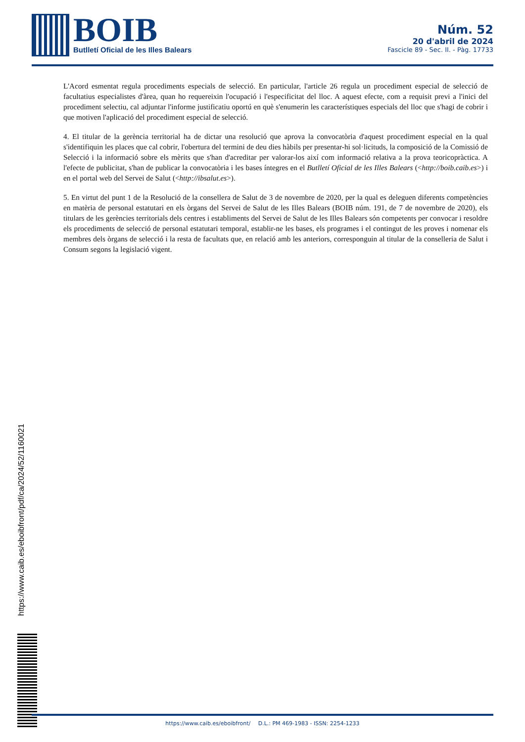BOIB
Butlletí Oficial de les Illes Balears
Núm. 52
20 d'abril de 2024
Fascicle 89 - Sec. II. - Pàg. 17733
L'Acord esmentat regula procediments especials de selecció. En particular, l'article 26 regula un procediment especial de selecció de facultatius especialistes d'àrea, quan ho requereixin l'ocupació i l'especificitat del lloc. A aquest efecte, com a requisit previ a l'inici del procediment selectiu, cal adjuntar l'informe justificatiu oportú en què s'enumerin les característiques especials del lloc que s'hagi de cobrir i que motiven l'aplicació del procediment especial de selecció.
4. El titular de la gerència territorial ha de dictar una resolució que aprova la convocatòria d'aquest procediment especial en la qual s'identifiquin les places que cal cobrir, l'obertura del termini de deu dies hàbils per presentar-hi sol·licituds, la composició de la Comissió de Selecció i la informació sobre els mèrits que s'han d'acreditar per valorar-los així com informació relativa a la prova teoricopràctica. A l'efecte de publicitat, s'han de publicar la convocatòria i les bases íntegres en el Butlletí Oficial de les Illes Balears (<http://boib.caib.es>) i en el portal web del Servei de Salut (<http://ibsalut.es>).
5. En virtut del punt 1 de la Resolució de la consellera de Salut de 3 de novembre de 2020, per la qual es deleguen diferents competències en matèria de personal estatutari en els òrgans del Servei de Salut de les Illes Balears (BOIB núm. 191, de 7 de novembre de 2020), els titulars de les gerències territorials dels centres i establiments del Servei de Salut de les Illes Balears són competents per convocar i resoldre els procediments de selecció de personal estatutari temporal, establir-ne les bases, els programes i el contingut de les proves i nomenar els membres dels òrgans de selecció i la resta de facultats que, en relació amb les anteriors, corresponguin al titular de la conselleria de Salut i Consum segons la legislació vigent.
https://www.caib.es/eboibfront/pdf/ca/2024/52/1160021
https://www.caib.es/eboibfront/ D.L.: PM 469-1983 - ISSN: 2254-1233